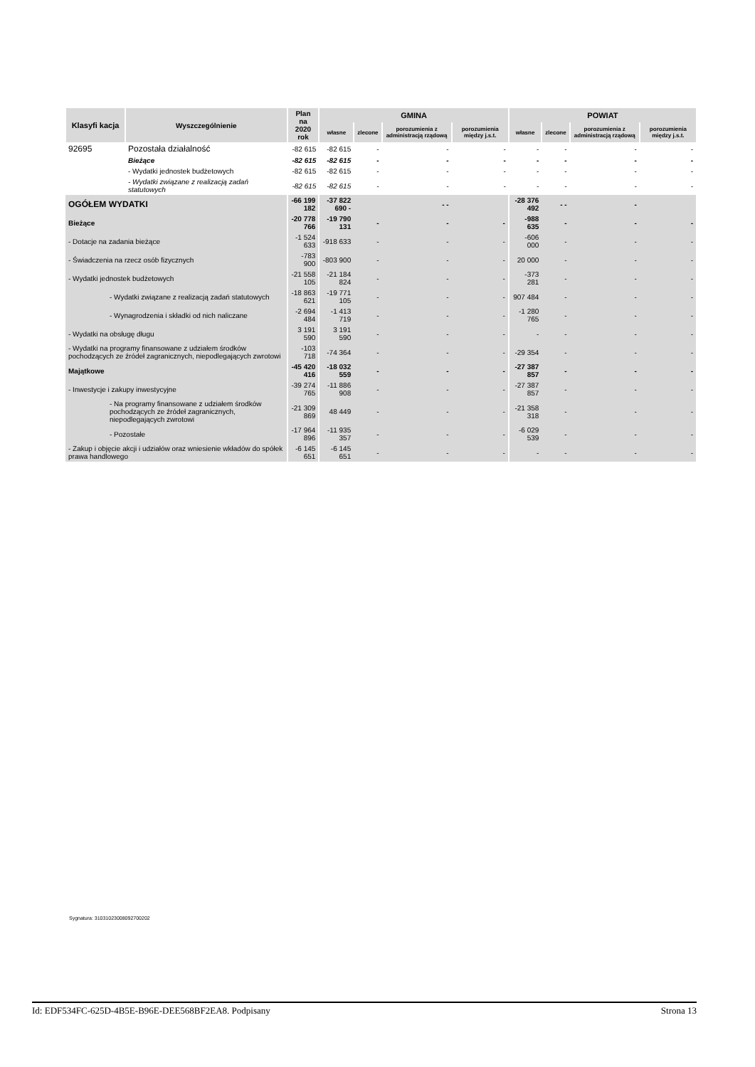| Klasyfi kacja | Wyszczególnienie | Plan na 2020 rok | GMINA | | | | POWIAT | | | |
| --- | --- | --- | --- | --- | --- | --- | --- | --- | --- | --- |
| | | | własne | zlecone | porozumienia z administracją rządową | porozumienia między j.s.t. | własne | zlecone | porozumienia z administracją rządową | porozumienia między j.s.t. |
| 92695 | Pozostała działalność | -82 615 | -82 615 | - | - | - | - | - | - | - |
| | Bieżące | -82 615 | -82 615 | - | - | - | - | - | - | - |
| | - Wydatki jednostek budżetowych | -82 615 | -82 615 | - | - | - | - | - | - | - |
| | - Wydatki związane z realizacją zadań statutowych | -82 615 | -82 615 | - | - | - | - | - | - | - |
| OGÓŁEM WYDATKI | | -66 199 182 | -37 822 690 - | | - - | | -28 376 492 | - - | - | |
| Bieżące | | -20 778 766 | -19 790 131 | - | - | - | -988 635 | - | - | - |
| - Dotacje na zadania bieżące | | -1 524 633 | -918 633 | - | - | - | -606 000 | - | - | - |
| - Świadczenia na rzecz osób fizycznych | | -783 900 | -803 900 | - | - | - | 20 000 | - | - | - |
| - Wydatki jednostek budżetowych | | -21 558 105 | -21 184 824 | - | - | - | -373 281 | - | - | - |
| - Wydatki związane z realizacją zadań statutowych | | -18 863 621 | -19 771 105 | - | - | - | 907 484 | - | - | - |
| - Wynagrodzenia i składki od nich naliczane | | -2 694 484 | -1 413 719 | - | - | - | -1 280 765 | - | - | - |
| - Wydatki na obsługę długu | | 3 191 590 | 3 191 590 | - | - | - | - | - | - | - |
| - Wydatki na programy finansowane z udziałem środków pochodzących ze źródeł zagranicznych, niepodlegających zwrotowi | | -103 718 | -74 364 | - | - | - | -29 354 | - | - | - |
| Majątkowe | | -45 420 416 | -18 032 559 | - | - | - | -27 387 857 | - | - | - |
| - Inwestycje i zakupy inwestycyjne | | -39 274 765 | -11 886 908 | - | - | - | -27 387 857 | - | - | - |
| - Na programy finansowane z udziałem środków pochodzących ze źródeł zagranicznych, niepodlegających zwrotowi | | -21 309 869 | 48 449 | - | - | - | -21 358 318 | - | - | - |
| - Pozostałe | | -17 964 896 | -11 935 357 | - | - | - | -6 029 539 | - | - | - |
| - Zakup i objęcie akcji i udziałów oraz wniesienie wkładów do spółek prawa handlowego | | -6 145 651 | -6 145 651 | - | - | - | - | - | - | - |
Sygnatura: 31031023008092700202
Id: EDF534FC-625D-4B5E-B96E-DEE568BF2EA8. Podpisany Strona 13